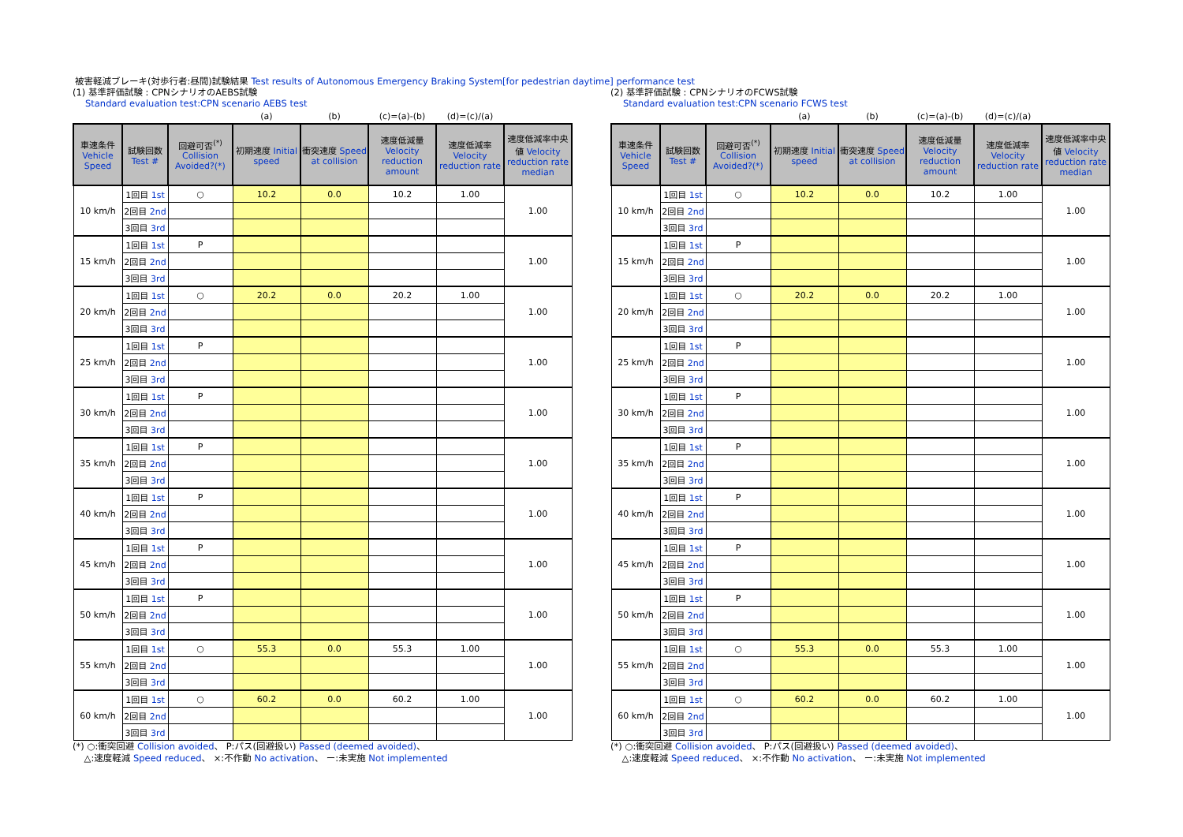被害軽減ブレーキ(対歩行者:昼間)試験結果 Test results of Autonomous Emergency Braking System[for pedestrian daytime] performance test
(1) 基準評価試験 : CPNシナリオのAEBS試験
Standard evaluation test:CPN scenario AEBS test
| | | | (a) | (b) | (c)=(a)-(b) | (d)=(c)/(a) | |
| 車速条件 Vehicle Speed | 試験回数 Test # | 回避可否<sup>(*)</sup> Collision Avoided?(*) | 初期速度 Initial speed | 衝突速度 Speed at collision | 速度低減量 Velocity reduction amount | 速度低減率 Velocity reduction rate | 速度低減率中央値 Velocity reduction rate median |
| 10 km/h | 1回目 1st | ○ | 10.2 | 0.0 | 10.2 | 1.00 | 1.00 |
| | 2回目 2nd | | | | | | |
| | 3回目 3rd | | | | | | |
| 15 km/h | 1回目 1st | P | | | | | 1.00 |
| | 2回目 2nd | | | | | | |
| | 3回目 3rd | | | | | | |
| 20 km/h | 1回目 1st | ○ | 20.2 | 0.0 | 20.2 | 1.00 | 1.00 |
| | 2回目 2nd | | | | | | |
| | 3回目 3rd | | | | | | |
| 25 km/h | 1回目 1st | P | | | | | 1.00 |
| | 2回目 2nd | | | | | | |
| | 3回目 3rd | | | | | | |
| 30 km/h | 1回目 1st | P | | | | | 1.00 |
| | 2回目 2nd | | | | | | |
| | 3回目 3rd | | | | | | |
| 35 km/h | 1回目 1st | P | | | | | 1.00 |
| | 2回目 2nd | | | | | | |
| | 3回目 3rd | | | | | | |
| 40 km/h | 1回目 1st | P | | | | | 1.00 |
| | 2回目 2nd | | | | | | |
| | 3回目 3rd | | | | | | |
| 45 km/h | 1回目 1st | P | | | | | 1.00 |
| | 2回目 2nd | | | | | | |
| | 3回目 3rd | | | | | | |
| 50 km/h | 1回目 1st | P | | | | | 1.00 |
| | 2回目 2nd | | | | | | |
| | 3回目 3rd | | | | | | |
| 55 km/h | 1回目 1st | ○ | 55.3 | 0.0 | 55.3 | 1.00 | 1.00 |
| | 2回目 2nd | | | | | | |
| | 3回目 3rd | | | | | | |
| 60 km/h | 1回目 1st | ○ | 60.2 | 0.0 | 60.2 | 1.00 | 1.00 |
| | 2回目 2nd | | | | | | |
| | 3回目 3rd | | | | | | |
(*) ○:衝突回避 Collision avoided、 P:パス(回避扱い) Passed (deemed avoided)、
△:速度軽減 Speed reduced、 ×:不作動 No activation、 ー:未実施 Not implemented
(2) 基準評価試験 : CPNシナリオのFCWS試験
Standard evaluation test:CPN scenario FCWS test
| | | | (a) | (b) | (c)=(a)-(b) | (d)=(c)/(a) | |
| 車速条件 Vehicle Speed | 試験回数 Test # | 回避可否<sup>(*)</sup> Collision Avoided?(*) | 初期速度 Initial speed | 衝突速度 Speed at collision | 速度低減量 Velocity reduction amount | 速度低減率 Velocity reduction rate | 速度低減率中央値 Velocity reduction rate median |
| 10 km/h | 1回目 1st | ○ | 10.2 | 0.0 | 10.2 | 1.00 | 1.00 |
| | 2回目 2nd | | | | | | |
| | 3回目 3rd | | | | | | |
| 15 km/h | 1回目 1st | P | | | | | 1.00 |
| | 2回目 2nd | | | | | | |
| | 3回目 3rd | | | | | | |
| 20 km/h | 1回目 1st | ○ | 20.2 | 0.0 | 20.2 | 1.00 | 1.00 |
| | 2回目 2nd | | | | | | |
| | 3回目 3rd | | | | | | |
| 25 km/h | 1回目 1st | P | | | | | 1.00 |
| | 2回目 2nd | | | | | | |
| | 3回目 3rd | | | | | | |
| 30 km/h | 1回目 1st | P | | | | | 1.00 |
| | 2回目 2nd | | | | | | |
| | 3回目 3rd | | | | | | |
| 35 km/h | 1回目 1st | P | | | | | 1.00 |
| | 2回目 2nd | | | | | | |
| | 3回目 3rd | | | | | | |
| 40 km/h | 1回目 1st | P | | | | | 1.00 |
| | 2回目 2nd | | | | | | |
| | 3回目 3rd | | | | | | |
| 45 km/h | 1回目 1st | P | | | | | 1.00 |
| | 2回目 2nd | | | | | | |
| | 3回目 3rd | | | | | | |
| 50 km/h | 1回目 1st | P | | | | | 1.00 |
| | 2回目 2nd | | | | | | |
| | 3回目 3rd | | | | | | |
| 55 km/h | 1回目 1st | ○ | 55.3 | 0.0 | 55.3 | 1.00 | 1.00 |
| | 2回目 2nd | | | | | | |
| | 3回目 3rd | | | | | | |
| 60 km/h | 1回目 1st | ○ | 60.2 | 0.0 | 60.2 | 1.00 | 1.00 |
| | 2回目 2nd | | | | | | |
| | 3回目 3rd | | | | | | |
(*) ○:衝突回避 Collision avoided、 P:パス(回避扱い) Passed (deemed avoided)、
△:速度軽減 Speed reduced、 ×:不作動 No activation、 ー:未実施 Not implemented